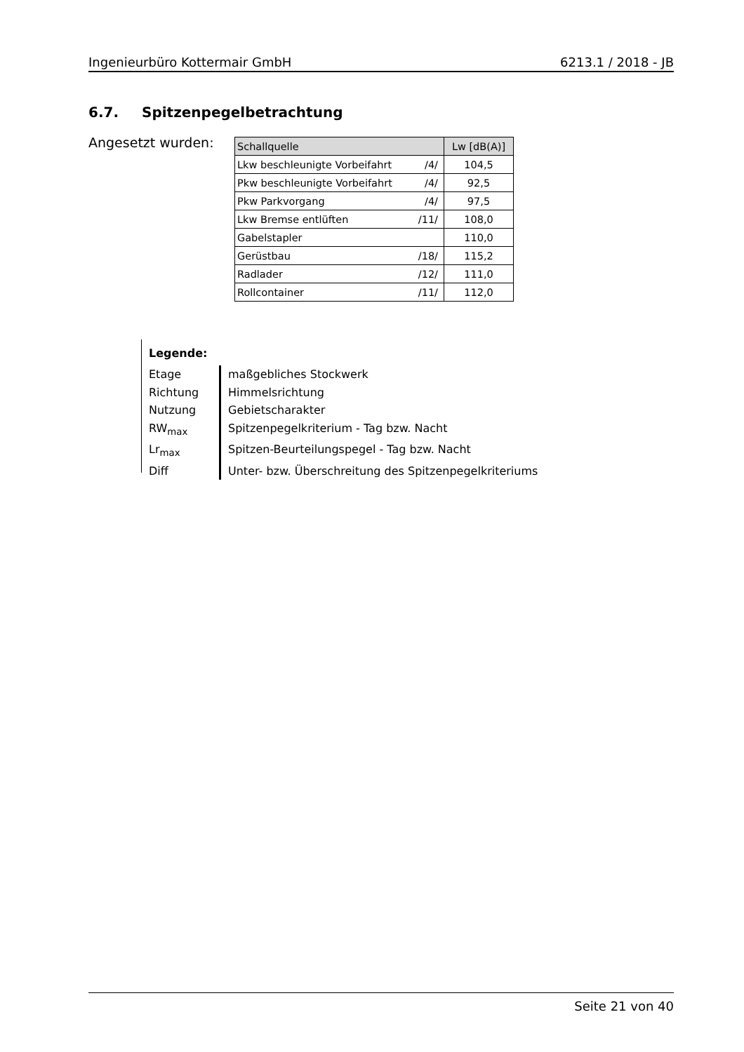Ingenieurbüro Kottermair GmbH 6213.1 / 2018 - JB
6.7. Spitzenpegelbetrachtung
Angesetzt wurden:
| Schallquelle | | Lw [dB(A)] |
| --- | --- | --- |
| Lkw beschleunigte Vorbeifahrt | /4/ | 104,5 |
| Pkw beschleunigte Vorbeifahrt | /4/ | 92,5 |
| Pkw Parkvorgang | /4/ | 97,5 |
| Lkw Bremse entlüften | /11/ | 108,0 |
| Gabelstapler | | 110,0 |
| Gerüstbau | /18/ | 115,2 |
| Radlader | /12/ | 111,0 |
| Rollcontainer | /11/ | 112,0 |
Legende:
Etage maßgebliches Stockwerk
Richtung Himmelsrichtung
Nutzung Gebietscharakter
RW<sub>max</sub> Spitzenpegelkriterium - Tag bzw. Nacht
Lr<sub>max</sub> Spitzen-Beurteilungspegel - Tag bzw. Nacht
Diff Unter- bzw. Überschreitung des Spitzenpegelkriteriums
Seite 21 von 40